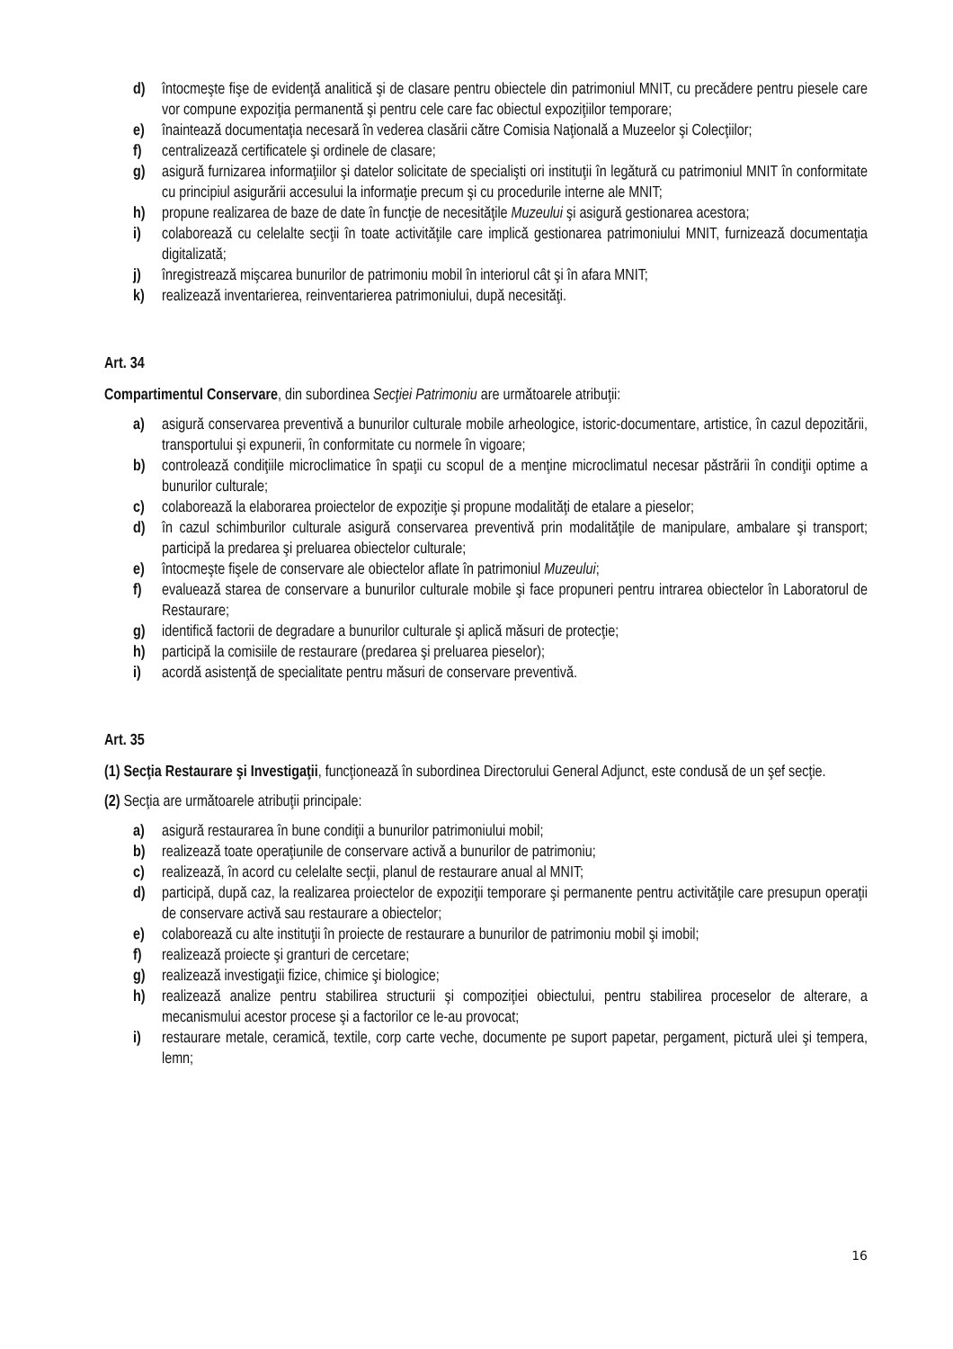d) întocmeşte fişe de evidenţă analitică şi de clasare pentru obiectele din patrimoniul MNIT, cu precădere pentru piesele care vor compune expoziţia permanentă şi pentru cele care fac obiectul expoziţiilor temporare;
e) înaintează documentaţia necesară în vederea clasării către Comisia Naţională a Muzeelor şi Colecţiilor;
f) centralizează certificatele şi ordinele de clasare;
g) asigură furnizarea informaţiilor şi datelor solicitate de specialişti ori instituţii în legătură cu patrimoniul MNIT în conformitate cu principiul asigurării accesului la informaţie precum şi cu procedurile interne ale MNIT;
h) propune realizarea de baze de date în funcţie de necesităţile Muzeului şi asigură gestionarea acestora;
i) colaborează cu celelalte secţii în toate activităţile care implică gestionarea patrimoniului MNIT, furnizează documentaţia digitalizată;
j) înregistrează mişcarea bunurilor de patrimoniu mobil în interiorul cât şi în afara MNIT;
k) realizează inventarierea, reinventarierea patrimoniului, după necesităţi.
Art. 34
Compartimentul Conservare, din subordinea Secţiei Patrimoniu are următoarele atribuţii:
a) asigură conservarea preventivă a bunurilor culturale mobile arheologice, istoric-documentare, artistice, în cazul depozitării, transportului şi expunerii, în conformitate cu normele în vigoare;
b) controlează condiţiile microclimatice în spaţii cu scopul de a menţine microclimatul necesar păstrării în condiţii optime a bunurilor culturale;
c) colaborează la elaborarea proiectelor de expoziţie şi propune modalităţi de etalare a pieselor;
d) în cazul schimburilor culturale asigură conservarea preventivă prin modalităţile de manipulare, ambalare şi transport; participă la predarea şi preluarea obiectelor culturale;
e) întocmeşte fişele de conservare ale obiectelor aflate în patrimoniul Muzeului;
f) evaluează starea de conservare a bunurilor culturale mobile şi face propuneri pentru intrarea obiectelor în Laboratorul de Restaurare;
g) identifică factorii de degradare a bunurilor culturale şi aplică măsuri de protecţie;
h) participă la comisiile de restaurare (predarea şi preluarea pieselor);
i) acordă asistenţă de specialitate pentru măsuri de conservare preventivă.
Art. 35
(1) Secţia Restaurare şi Investigaţii, funcţionează în subordinea Directorului General Adjunct, este condusă de un şef secţie.
(2) Secţia are următoarele atribuţii principale:
a) asigură restaurarea în bune condiţii a bunurilor patrimoniului mobil;
b) realizează toate operaţiunile de conservare activă a bunurilor de patrimoniu;
c) realizează, în acord cu celelalte secţii, planul de restaurare anual al MNIT;
d) participă, după caz, la realizarea proiectelor de expoziţii temporare şi permanente pentru activităţile care presupun operaţii de conservare activă sau restaurare a obiectelor;
e) colaborează cu alte instituţii în proiecte de restaurare a bunurilor de patrimoniu mobil şi imobil;
f) realizează proiecte şi granturi de cercetare;
g) realizează investigaţii fizice, chimice şi biologice;
h) realizează analize pentru stabilirea structurii şi compoziţiei obiectului, pentru stabilirea proceselor de alterare, a mecanismului acestor procese şi a factorilor ce le-au provocat;
i) restaurare metale, ceramică, textile, corp carte veche, documente pe suport papetar, pergament, pictură ulei şi tempera, lemn;
16